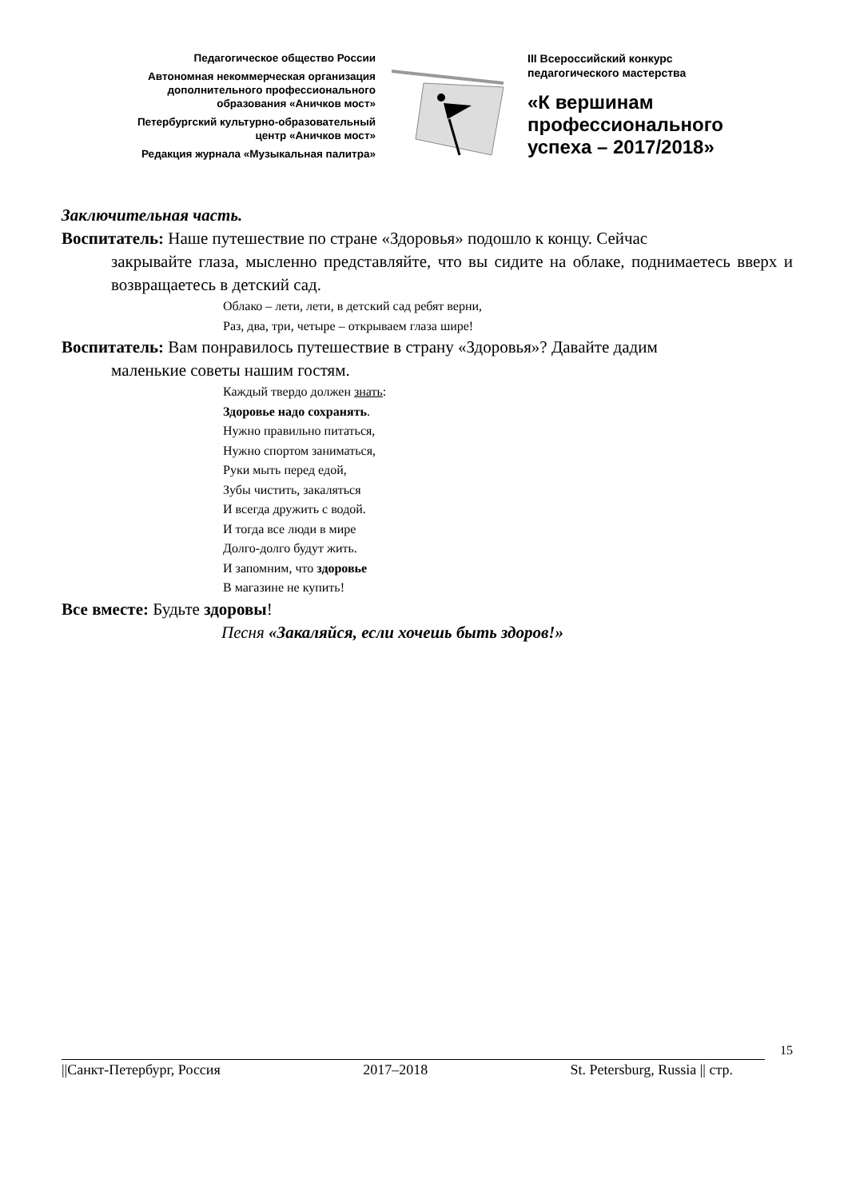Педагогическое общество России
Автономная некоммерческая организация
дополнительного профессионального
образования «Аничков мост»
Петербургский культурно-образовательный
центр «Аничков мост»
Редакция журнала «Музыкальная палитра»
III Всероссийский конкурс
педагогического мастерства
«К вершинам
профессионального
успеха – 2017/2018»
Заключительная часть.
Воспитатель: Наше путешествие по стране «Здоровья» подошло к концу. Сейчас
закрывайте глаза, мысленно представляйте, что вы сидите на облаке, поднимаетесь вверх и возвращаетесь в детский сад.
Облако – лети, лети, в детский сад ребят верни,
Раз, два, три, четыре – открываем глаза шире!
Воспитатель: Вам понравилось путешествие в страну «Здоровья»? Давайте дадим
маленькие советы нашим гостям.
Каждый твердо должен знать:
Здоровье надо сохранять.
Нужно правильно питаться,
Нужно спортом заниматься,
Руки мыть перед едой,
Зубы чистить, закаляться
И всегда дружить с водой.
И тогда все люди в мире
Долго-долго будут жить.
И запомним, что здоровье
В магазине не купить!
Все вместе: Будьте здоровы!
Песня «Закаляйся, если хочешь быть здоров!»
15
||Санкт-Петербург, Россия 2017–2018 St. Petersburg, Russia || стр.